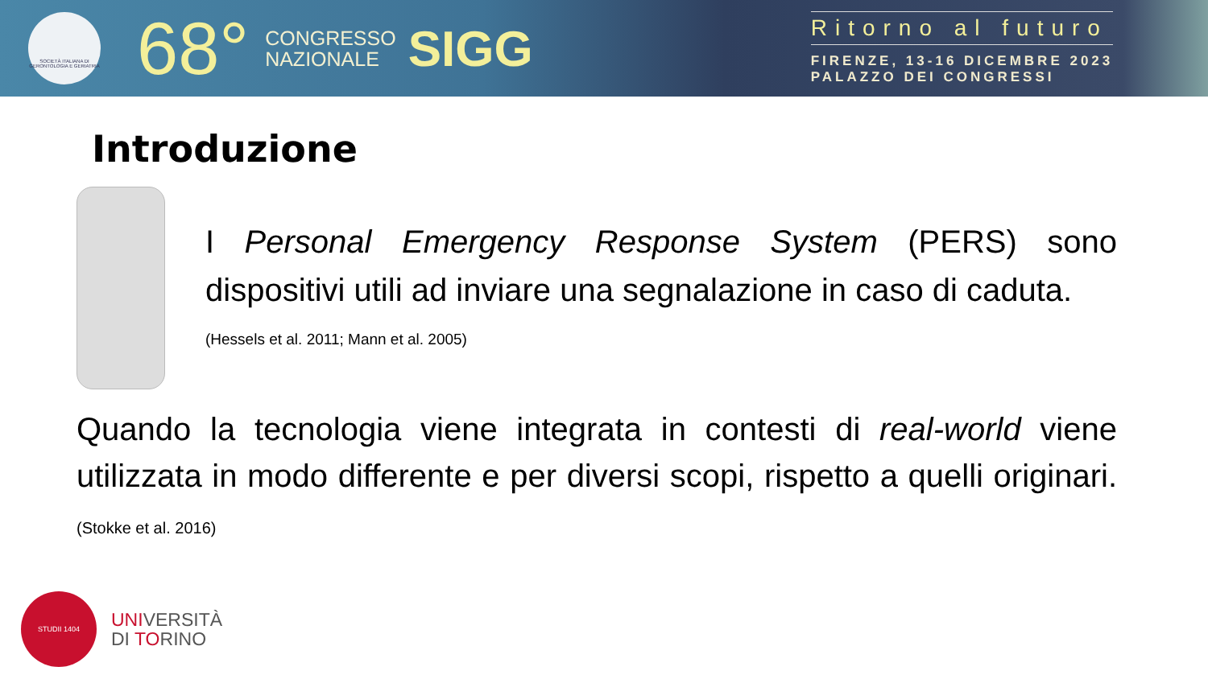SOCIETÀ ITALIANA DI GERONTOLOGIA E GERIATRIA
68°
CONGRESSO
NAZIONALE
SIGG
Ritorno al futuro
FIRENZE, 13-16 DICEMBRE 2023
PALAZZO DEI CONGRESSI
Introduzione
I Personal Emergency Response System (PERS) sono dispositivi utili ad inviare una segnalazione in caso di caduta.
(Hessels et al. 2011; Mann et al. 2005)
Quando la tecnologia viene integrata in contesti di real-world viene utilizzata in modo differente e per diversi scopi, rispetto a quelli originari. (Stokke et al. 2016)
STUDII 1404
UNIVERSITÀ
DI TORINO